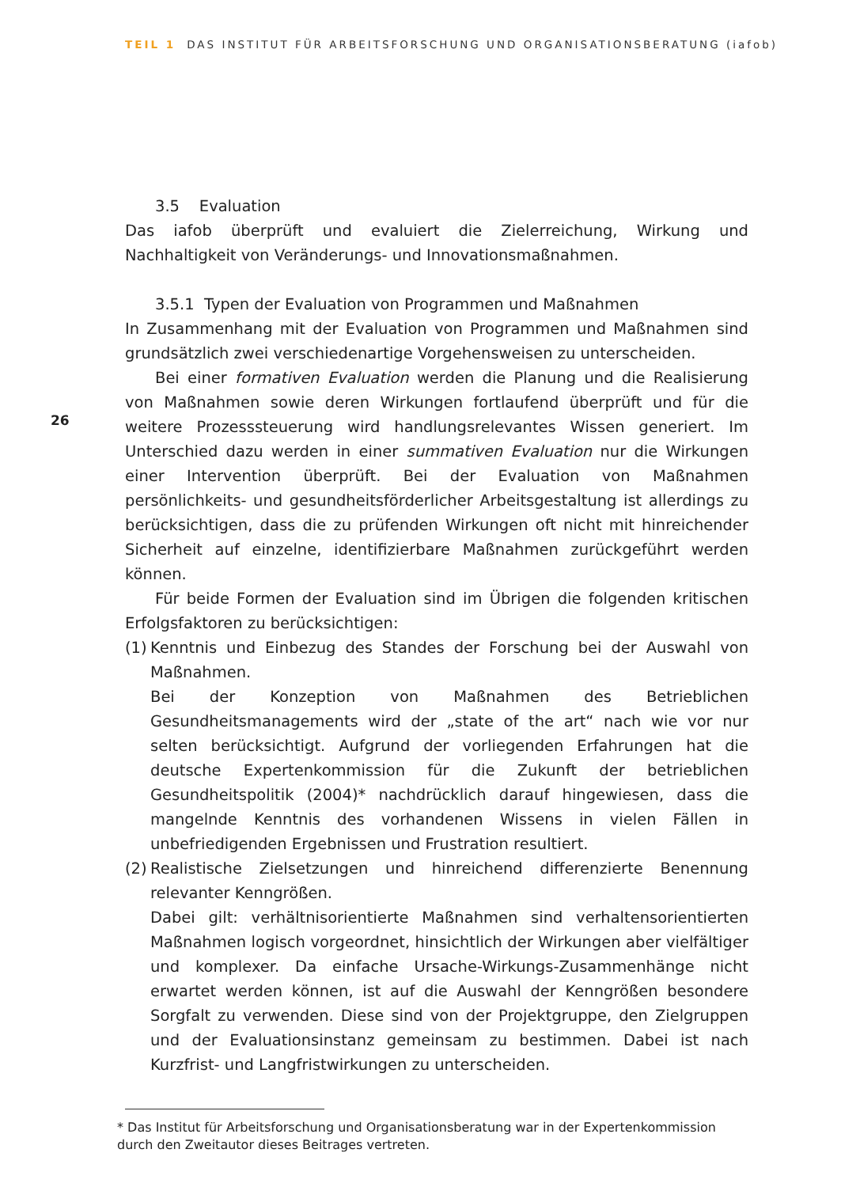TEIL 1 DAS INSTITUT FÜR ARBEITSFORSCHUNG UND ORGANISATIONSBERATUNG (iafob)
26
3.5 Evaluation
Das iafob überprüft und evaluiert die Zielerreichung, Wirkung und Nachhaltigkeit von Veränderungs- und Innovationsmaßnahmen.
3.5.1 Typen der Evaluation von Programmen und Maßnahmen
In Zusammenhang mit der Evaluation von Programmen und Maßnahmen sind grundsätzlich zwei verschiedenartige Vorgehensweisen zu unterscheiden.
Bei einer formativen Evaluation werden die Planung und die Realisierung von Maßnahmen sowie deren Wirkungen fortlaufend überprüft und für die weitere Prozesssteuerung wird handlungsrelevantes Wissen generiert. Im Unterschied dazu werden in einer summativen Evaluation nur die Wirkungen einer Intervention überprüft. Bei der Evaluation von Maßnahmen persönlichkeits- und gesundheitsförderlicher Arbeitsgestaltung ist allerdings zu berücksichtigen, dass die zu prüfenden Wirkungen oft nicht mit hinreichender Sicherheit auf einzelne, identifizierbare Maßnahmen zurückgeführt werden können.
Für beide Formen der Evaluation sind im Übrigen die folgenden kritischen Erfolgsfaktoren zu berücksichtigen:
(1)
Kenntnis und Einbezug des Standes der Forschung bei der Auswahl von Maßnahmen.
Bei der Konzeption von Maßnahmen des Betrieblichen Gesundheitsmanagements wird der „state of the art“ nach wie vor nur selten berücksichtigt. Aufgrund der vorliegenden Erfahrungen hat die deutsche Expertenkommission für die Zukunft der betrieblichen Gesundheitspolitik (2004)* nachdrücklich darauf hingewiesen, dass die mangelnde Kenntnis des vorhandenen Wissens in vielen Fällen in unbefriedigenden Ergebnissen und Frustration resultiert.
(2)
Realistische Zielsetzungen und hinreichend differenzierte Benennung relevanter Kenngrößen.
Dabei gilt: verhältnisorientierte Maßnahmen sind verhaltensorientierten Maßnahmen logisch vorgeordnet, hinsichtlich der Wirkungen aber vielfältiger und komplexer. Da einfache Ursache-Wirkungs-Zusammenhänge nicht erwartet werden können, ist auf die Auswahl der Kenngrößen besondere Sorgfalt zu verwenden. Diese sind von der Projektgruppe, den Zielgruppen und der Evaluationsinstanz gemeinsam zu bestimmen. Dabei ist nach Kurzfrist- und Langfristwirkungen zu unterscheiden.
* Das Institut für Arbeitsforschung und Organisationsberatung war in der Expertenkommission durch den Zweitautor dieses Beitrages vertreten.